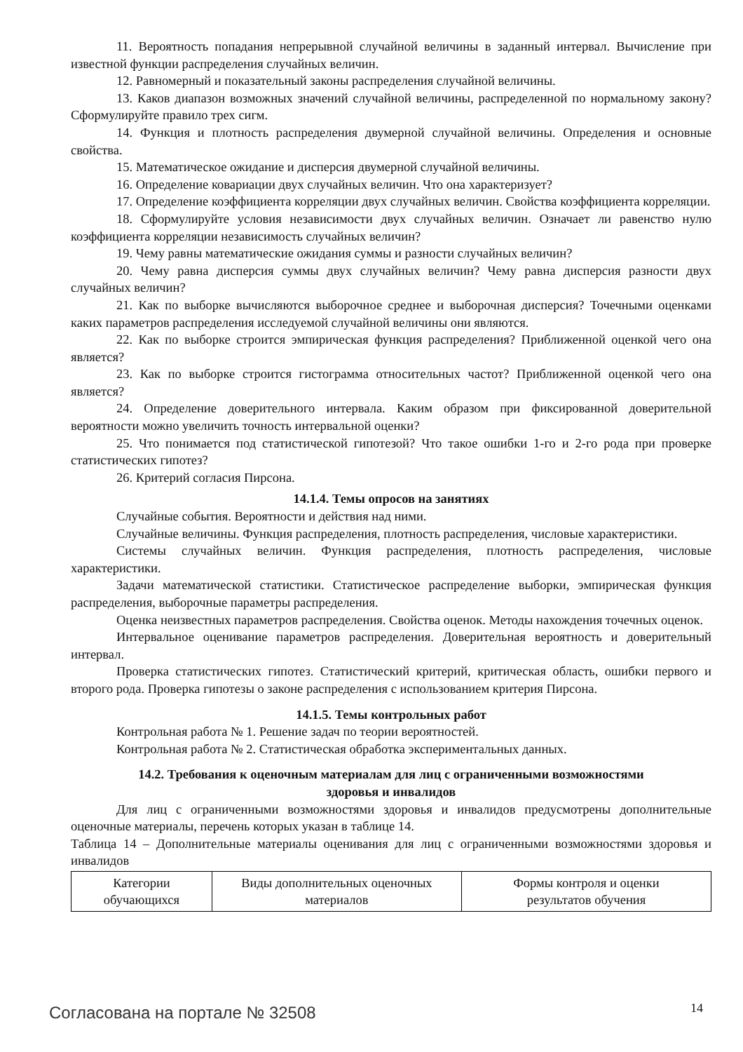11. Вероятность попадания непрерывной случайной величины в заданный интервал. Вычисление при известной функции распределения случайных величин.
12. Равномерный и показательный законы распределения случайной величины.
13. Каков диапазон возможных значений случайной величины, распределенной по нормальному закону? Сформулируйте правило трех сигм.
14. Функция и плотность распределения двумерной случайной величины. Определения и основные свойства.
15. Математическое ожидание и дисперсия двумерной случайной величины.
16. Определение ковариации двух случайных величин. Что она характеризует?
17. Определение коэффициента корреляции двух случайных величин. Свойства коэффициента корреляции.
18. Сформулируйте условия независимости двух случайных величин. Означает ли равенство нулю коэффициента корреляции независимость случайных величин?
19. Чему равны математические ожидания суммы и разности случайных величин?
20. Чему равна дисперсия суммы двух случайных величин? Чему равна дисперсия разности двух случайных величин?
21. Как по выборке вычисляются выборочное среднее и выборочная дисперсия? Точечными оценками каких параметров распределения исследуемой случайной величины они являются.
22. Как по выборке строится эмпирическая функция распределения? Приближенной оценкой чего она является?
23. Как по выборке строится гистограмма относительных частот? Приближенной оценкой чего она является?
24. Определение доверительного интервала. Каким образом при фиксированной доверительной вероятности можно увеличить точность интервальной оценки?
25. Что понимается под статистической гипотезой? Что такое ошибки 1-го и 2-го рода при проверке статистических гипотез?
26. Критерий согласия Пирсона.
14.1.4. Темы опросов на занятиях
Случайные события. Вероятности и действия над ними.
Случайные величины. Функция распределения, плотность распределения, числовые характеристики.
Системы случайных величин. Функция распределения, плотность распределения, числовые характеристики.
Задачи математической статистики. Статистическое распределение выборки, эмпирическая функция распределения, выборочные параметры распределения.
Оценка неизвестных параметров распределения. Свойства оценок. Методы нахождения точечных оценок.
Интервальное оценивание параметров распределения. Доверительная вероятность и доверительный интервал.
Проверка статистических гипотез. Статистический критерий, критическая область, ошибки первого и второго рода. Проверка гипотезы о законе распределения с использованием критерия Пирсона.
14.1.5. Темы контрольных работ
Контрольная работа № 1. Решение задач по теории вероятностей.
Контрольная работа № 2. Статистическая обработка экспериментальных данных.
14.2. Требования к оценочным материалам для лиц с ограниченными возможностями
здоровья и инвалидов
Для лиц с ограниченными возможностями здоровья и инвалидов предусмотрены дополнительные оценочные материалы, перечень которых указан в таблице 14.
Таблица 14 – Дополнительные материалы оценивания для лиц с ограниченными возможностями здоровья и инвалидов
| Категории обучающихся | Виды дополнительных оценочных материалов | Формы контроля и оценки результатов обучения |
Согласована на портале № 32508 14